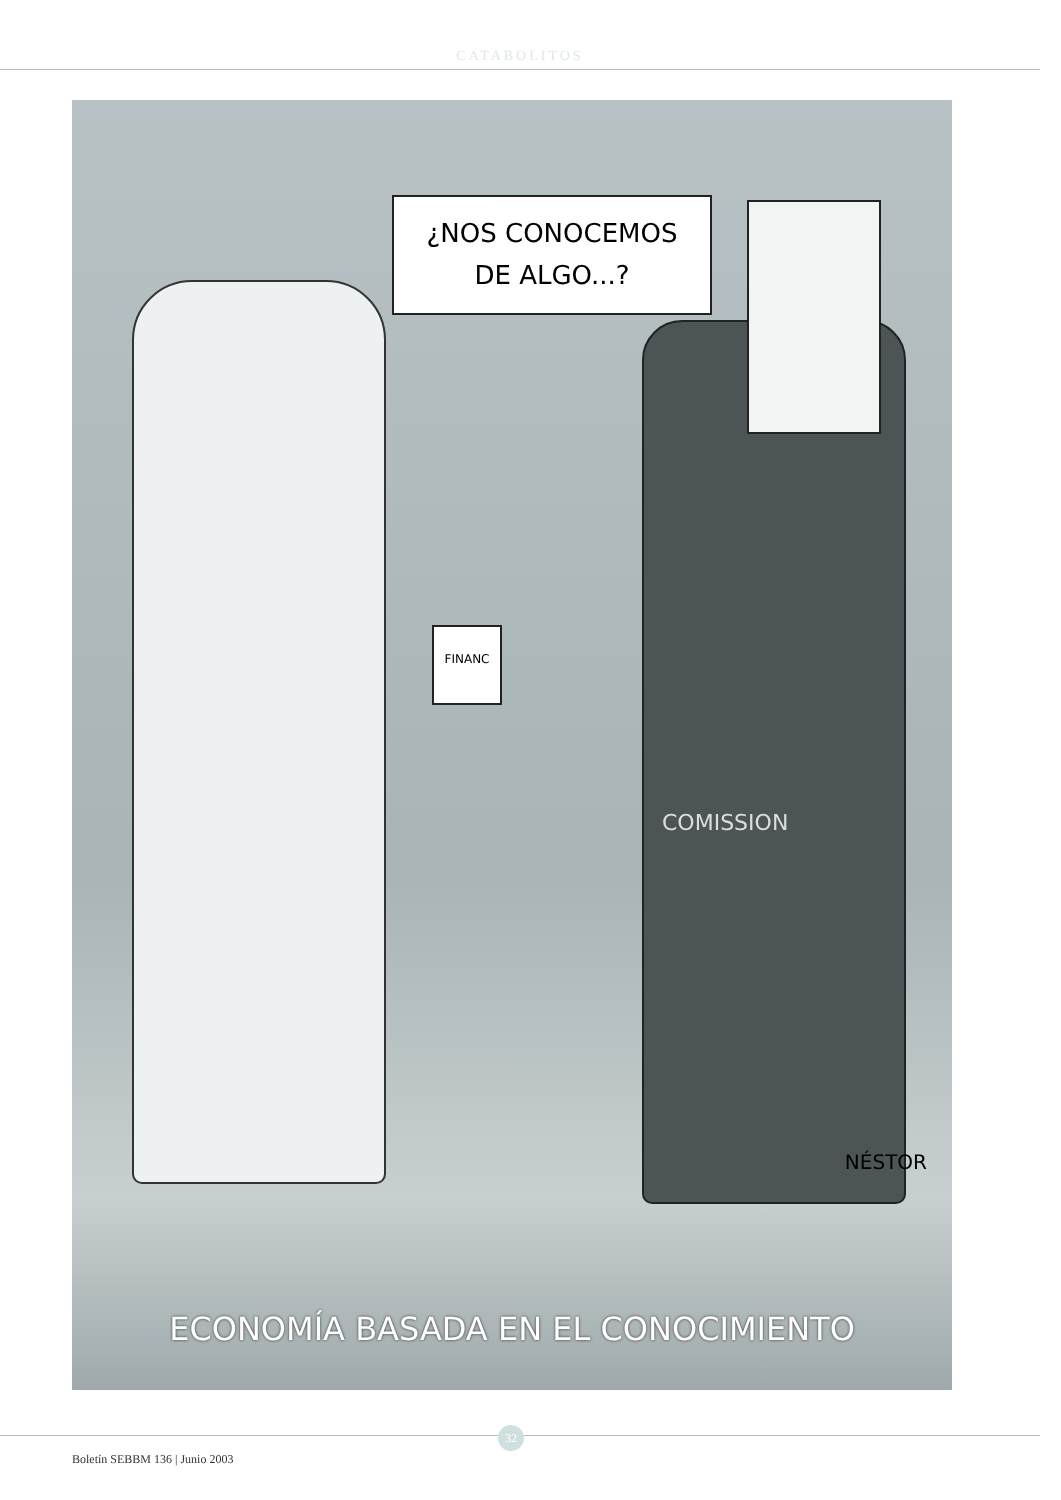CATABOLITOS
¿NOS CONOCEMOS
DE ALGO...?
FINANC
COMISSION
NÉSTOR
ECONOMÍA BASADA EN EL CONOCIMIENTO
32
Boletín SEBBM 136 | Junio 2003